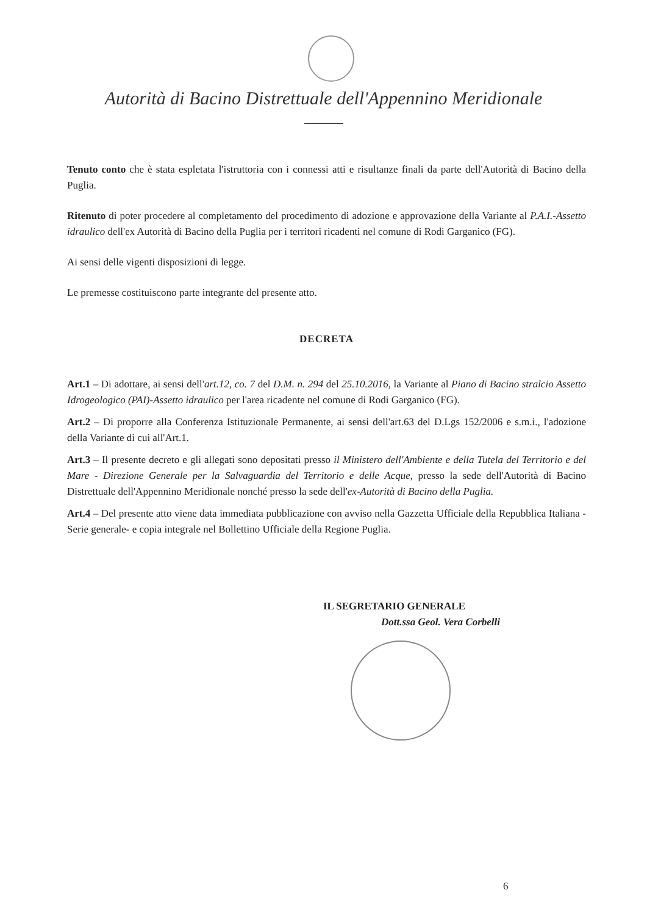Autorità di Bacino Distrettuale dell'Appennino Meridionale
Tenuto conto che è stata espletata l'istruttoria con i connessi atti e risultanze finali da parte dell'Autorità di Bacino della Puglia.
Ritenuto di poter procedere al completamento del procedimento di adozione e approvazione della Variante al P.A.I.-Assetto idraulico dell'ex Autorità di Bacino della Puglia per i territori ricadenti nel comune di Rodi Garganico (FG).
Ai sensi delle vigenti disposizioni di legge.
Le premesse costituiscono parte integrante del presente atto.
DECRETA
Art.1 – Di adottare, ai sensi dell'art.12, co. 7 del D.M. n. 294 del 25.10.2016, la Variante al Piano di Bacino stralcio Assetto Idrogeologico (PAI)-Assetto idraulico per l'area ricadente nel comune di Rodi Garganico (FG).
Art.2 – Di proporre alla Conferenza Istituzionale Permanente, ai sensi dell'art.63 del D.Lgs 152/2006 e s.m.i., l'adozione della Variante di cui all'Art.1.
Art.3 – Il presente decreto e gli allegati sono depositati presso il Ministero dell'Ambiente e della Tutela del Territorio e del Mare - Direzione Generale per la Salvaguardia del Territorio e delle Acque, presso la sede dell'Autorità di Bacino Distrettuale dell'Appennino Meridionale nonché presso la sede dell'ex-Autorità di Bacino della Puglia.
Art.4 – Del presente atto viene data immediata pubblicazione con avviso nella Gazzetta Ufficiale della Repubblica Italiana -Serie generale- e copia integrale nel Bollettino Ufficiale della Regione Puglia.
IL SEGRETARIO GENERALE
Dott.ssa Geol. Vera Corbelli
6